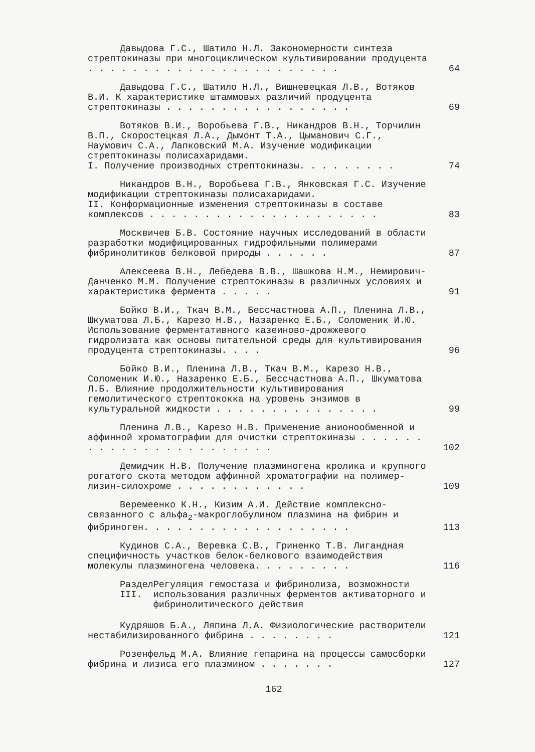Давыдова Г.С., Шатило Н.Л. Закономерности синтеза стрептокиназы при многоцикличеcком культивировании продуцента . . . . . . . . . . . . . . . . . . . . . . .
64
Давыдова Г.С., Шатило Н.Л., Вишневецкая Л.В., Вотяков В.И. К характеристике штаммовых различий продуцента стрептокиназы . . . . . . . . . . . . . . . . .
69
Вотяков В.И., Воробьева Г.В., Никандров В.Н., Торчилин В.П., Скоростецкая Л.А., Дымонт Т.А., Цымано­вич С.Г., Наумович С.А., Лапковский М.А. Изучение модификации стрептокиназы полисахаридами.
I. Получение производных стрептокиназы. . . . . . . . .
74
Никандров В.Н., Воробьева Г.В., Янковская Г.С. Изучение модификации стрептокиназы полисахаридами.
II. Конформационные изменения стрептокиназы в составе комплексов . . . . . . . . . . . . . . . . . . . . .
83
Москвичев Б.В. Состояние научных исследований в области разработки модифицированных гидрофильными полимерами фибринолитиков белковой природы . . . . . .
87
Алексеева В.Н., Лебедева В.В., Шашкова Н.М., Немирович-Данченко М.М. Получение стрептокиназы в различных условиях и характеристика фермента . . . . .
91
Бойко В.И., Ткач В.М., Бессчастнова А.П., Пленина Л.В., Шкуматова Л.Б., Карезо Н.В., Назаренко Е.Б., Соломеник И.Ю. Использование ферментативного казеино­во-дрожжевого гидролизата как основы питательной среды для культивирования продуцента стрептокиназы. . . .
96
Бойко В.И., Пленина Л.В., Ткач В.М., Карезо Н.В., Соломеник И.Ю., Назаренко Е.Б., Бессчастнова А.П., Шкуматова Л.Б. Влияние продолжительности культивиро­вания гемолитического стрептококка на уровень энзимов в культуральной жидкости . . . . . . . . . . . . . . .
99
Пленина Л.В., Карезо Н.В. Применение анионооб­менной и аффинной хроматографии для очистки стрепто­киназы . . . . . . . . . . . . . . . . . . . . . . .
102
Демидчик Н.В. Получение плазминогена кролика и крупного рогатого скота методом аффинной хроматогра­фии на полимер-лизин-силохроме . . . . . . . . . . . .
109
Веремеенко К.Н., Кизим А.И. Действие комплексно­связанного с альфа<sub>2</sub>-макроглобулином плазмина на фиб­рин и фибриноген. . . . . . . . . . . . . . . . . . .
113
Кудинов С.А., Веревка С.В., Гриненко Т.В. Лиганд­ная специфичность участков белок-белкового взаимодей­ствия молекулы плазминогена человека. . . . . . . . .
116
Раздел III. Регуляция гемостаза и фибринолиза, возможности использования различных ферментов активаторного и фибриноли­тического действия
Кудряшов Б.А., Ляпина Л.А. Физиологические раст­ворители нестабилизированного фибрина . . . . . . . .
121
Розенфельд М.А. Влияние гепарина на процессы са­мосборки фибрина и лизиса его плазмином . . . . . . .
127
162